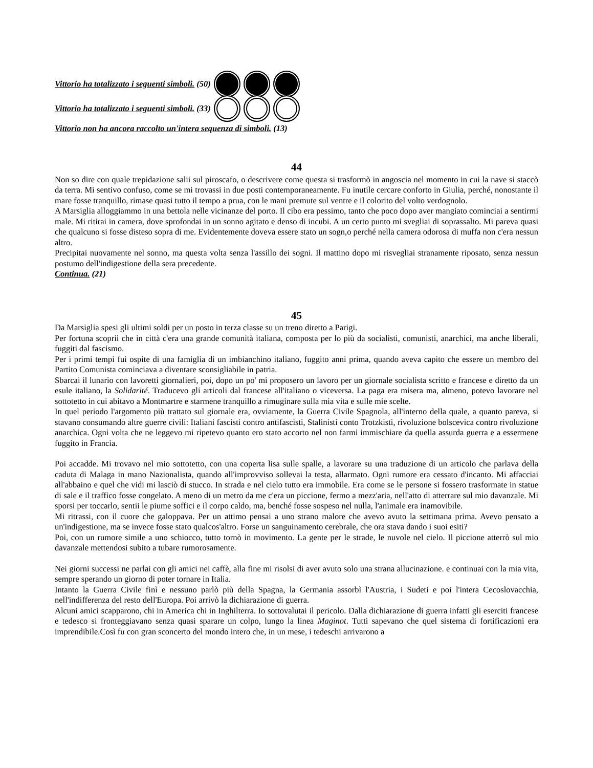Vittorio ha totalizzato i seguenti simboli. (50)
Vittorio ha totalizzato i seguenti simboli. (33)
Vittorio non ha ancora raccolto un'intera sequenza di simboli. (13)
44
Non so dire con quale trepidazione salii sul piroscafo, o descrivere come questa si trasformò in angoscia nel momento in cui la nave si staccò da terra. Mi sentivo confuso, come se mi trovassi in due posti contemporaneamente. Fu inutile cercare conforto in Giulia, perché, nonostante il mare fosse tranquillo, rimase quasi tutto il tempo a prua, con le mani premute sul ventre e il colorito del volto verdognolo.
A Marsiglia alloggiammo in una bettola nelle vicinanze del porto. Il cibo era pessimo, tanto che poco dopo aver mangiato cominciai a sentirmi male. Mi ritirai in camera, dove sprofondai in un sonno agitato e denso di incubi. A un certo punto mi svegliai di soprassalto. Mi pareva quasi che qualcuno si fosse disteso sopra di me. Evidentemente doveva essere stato un sogn,o perché nella camera odorosa di muffa non c'era nessun altro.
Precipitai nuovamente nel sonno, ma questa volta senza l'assillo dei sogni. Il mattino dopo mi risvegliai stranamente riposato, senza nessun postumo dell'indigestione della sera precedente.
Continua. (21)
45
Da Marsiglia spesi gli ultimi soldi per un posto in terza classe su un treno diretto a Parigi.
Per fortuna scoprii che in città c'era una grande comunità italiana, composta per lo più da socialisti, comunisti, anarchici, ma anche liberali, fuggiti dal fascismo.
Per i primi tempi fui ospite di una famiglia di un imbianchino italiano, fuggito anni prima, quando aveva capito che essere un membro del Partito Comunista cominciava a diventare sconsigliabile in patria.
Sbarcai il lunario con lavoretti giornalieri, poi, dopo un po' mi proposero un lavoro per un giornale socialista scritto e francese e diretto da un esule italiano, la Solidarité. Traducevo gli articoli dal francese all'italiano o viceversa. La paga era misera ma, almeno, potevo lavorare nel sottotetto in cui abitavo a Montmartre e starmene tranquillo a rimuginare sulla mia vita e sulle mie scelte.
In quel periodo l'argomento più trattato sul giornale era, ovviamente, la Guerra Civile Spagnola, all'interno della quale, a quanto pareva, si stavano consumando altre guerre civili: Italiani fascisti contro antifascisti, Stalinisti conto Trotzkisti, rivoluzione bolscevica contro rivoluzione anarchica. Ogni volta che ne leggevo mi ripetevo quanto ero stato accorto nel non farmi immischiare da quella assurda guerra e a essermene fuggito in Francia.
Poi accadde. Mi trovavo nel mio sottotetto, con una coperta lisa sulle spalle, a lavorare su una traduzione di un articolo che parlava della caduta di Malaga in mano Nazionalista, quando all'improvviso sollevai la testa, allarmato. Ogni rumore era cessato d'incanto. Mi affacciai all'abbaino e quel che vidi mi lasciò di stucco. In strada e nel cielo tutto era immobile. Era come se le persone si fossero trasformate in statue di sale e il traffico fosse congelato. A meno di un metro da me c'era un piccione, fermo a mezz'aria, nell'atto di atterrare sul mio davanzale. Mi sporsi per toccarlo, sentii le piume soffici e il corpo caldo, ma, benché fosse sospeso nel nulla, l'animale era inamovibile.
Mi ritrassi, con il cuore che galoppava. Per un attimo pensai a uno strano malore che avevo avuto la settimana prima. Avevo pensato a un'indigestione, ma se invece fosse stato qualcos'altro. Forse un sanguinamento cerebrale, che ora stava dando i suoi esiti?
Poi, con un rumore simile a uno schiocco, tutto tornò in movimento. La gente per le strade, le nuvole nel cielo. Il piccione atterrò sul mio davanzale mettendosi subito a tubare rumorosamente.
Nei giorni successi ne parlai con gli amici nei caffè, alla fine mi risolsi di aver avuto solo una strana allucinazione. e continuai con la mia vita, sempre sperando un giorno di poter tornare in Italia.
Intanto la Guerra Civile finì e nessuno parlò più della Spagna, la Germania assorbì l'Austria, i Sudeti e poi l'intera Cecoslovacchia, nell'indifferenza del resto dell'Europa. Poi arrivò la dichiarazione di guerra.
Alcuni amici scapparono, chi in America chi in Inghilterra. Io sottovalutai il pericolo. Dalla dichiarazione di guerra infatti gli eserciti francese e tedesco si fronteggiavano senza quasi sparare un colpo, lungo la linea Maginot. Tutti sapevano che quel sistema di fortificazioni era imprendibile.Così fu con gran sconcerto del mondo intero che, in un mese, i tedeschi arrivarono a